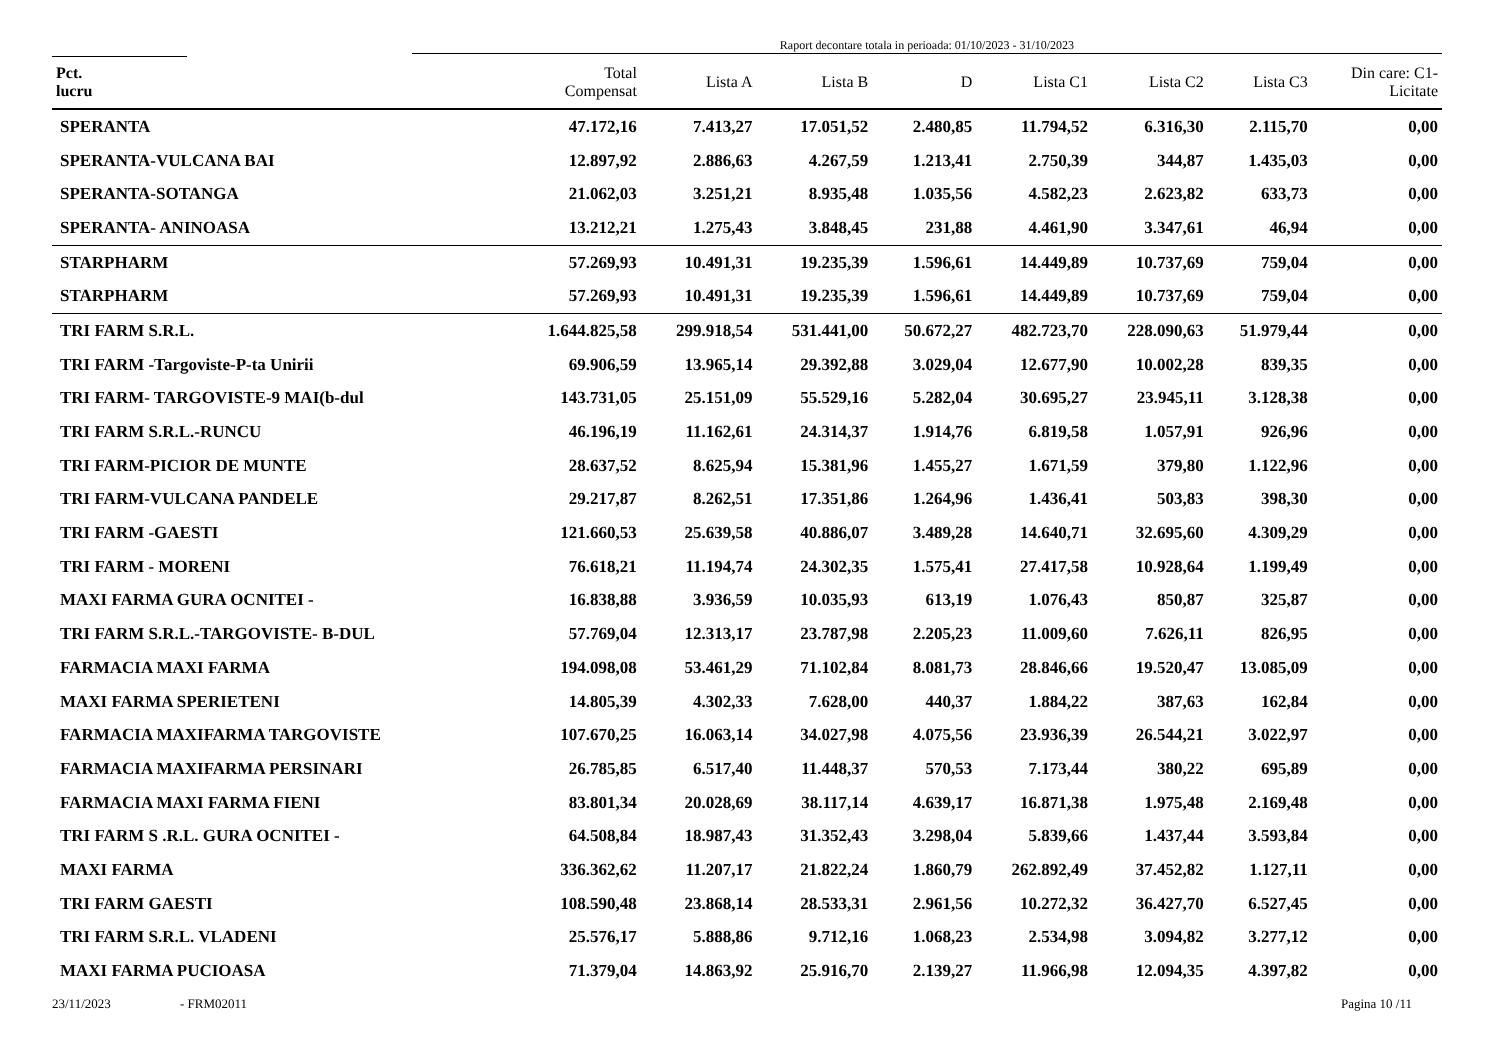Raport decontare totala in perioada: 01/10/2023 - 31/10/2023
| Pct. lucru | Total Compensat | Lista A | Lista B | D | Lista C1 | Lista C2 | Lista C3 | Din care: C1- Licitate |
| --- | --- | --- | --- | --- | --- | --- | --- | --- |
| SPERANTA | 47.172,16 | 7.413,27 | 17.051,52 | 2.480,85 | 11.794,52 | 6.316,30 | 2.115,70 | 0,00 |
| SPERANTA-VULCANA BAI | 12.897,92 | 2.886,63 | 4.267,59 | 1.213,41 | 2.750,39 | 344,87 | 1.435,03 | 0,00 |
| SPERANTA-SOTANGA | 21.062,03 | 3.251,21 | 8.935,48 | 1.035,56 | 4.582,23 | 2.623,82 | 633,73 | 0,00 |
| SPERANTA- ANINOASA | 13.212,21 | 1.275,43 | 3.848,45 | 231,88 | 4.461,90 | 3.347,61 | 46,94 | 0,00 |
| STARPHARM | 57.269,93 | 10.491,31 | 19.235,39 | 1.596,61 | 14.449,89 | 10.737,69 | 759,04 | 0,00 |
| STARPHARM | 57.269,93 | 10.491,31 | 19.235,39 | 1.596,61 | 14.449,89 | 10.737,69 | 759,04 | 0,00 |
| TRI FARM S.R.L. | 1.644.825,58 | 299.918,54 | 531.441,00 | 50.672,27 | 482.723,70 | 228.090,63 | 51.979,44 | 0,00 |
| TRI FARM -Targoviste-P-ta Unirii | 69.906,59 | 13.965,14 | 29.392,88 | 3.029,04 | 12.677,90 | 10.002,28 | 839,35 | 0,00 |
| TRI FARM- TARGOVISTE-9 MAI(b-dul | 143.731,05 | 25.151,09 | 55.529,16 | 5.282,04 | 30.695,27 | 23.945,11 | 3.128,38 | 0,00 |
| TRI FARM S.R.L.-RUNCU | 46.196,19 | 11.162,61 | 24.314,37 | 1.914,76 | 6.819,58 | 1.057,91 | 926,96 | 0,00 |
| TRI FARM-PICIOR DE MUNTE | 28.637,52 | 8.625,94 | 15.381,96 | 1.455,27 | 1.671,59 | 379,80 | 1.122,96 | 0,00 |
| TRI FARM-VULCANA PANDELE | 29.217,87 | 8.262,51 | 17.351,86 | 1.264,96 | 1.436,41 | 503,83 | 398,30 | 0,00 |
| TRI FARM -GAESTI | 121.660,53 | 25.639,58 | 40.886,07 | 3.489,28 | 14.640,71 | 32.695,60 | 4.309,29 | 0,00 |
| TRI FARM - MORENI | 76.618,21 | 11.194,74 | 24.302,35 | 1.575,41 | 27.417,58 | 10.928,64 | 1.199,49 | 0,00 |
| MAXI FARMA GURA OCNITEI - | 16.838,88 | 3.936,59 | 10.035,93 | 613,19 | 1.076,43 | 850,87 | 325,87 | 0,00 |
| TRI FARM S.R.L.-TARGOVISTE- B-DUL | 57.769,04 | 12.313,17 | 23.787,98 | 2.205,23 | 11.009,60 | 7.626,11 | 826,95 | 0,00 |
| FARMACIA MAXI FARMA | 194.098,08 | 53.461,29 | 71.102,84 | 8.081,73 | 28.846,66 | 19.520,47 | 13.085,09 | 0,00 |
| MAXI FARMA SPERIETENI | 14.805,39 | 4.302,33 | 7.628,00 | 440,37 | 1.884,22 | 387,63 | 162,84 | 0,00 |
| FARMACIA MAXIFARMA TARGOVISTE | 107.670,25 | 16.063,14 | 34.027,98 | 4.075,56 | 23.936,39 | 26.544,21 | 3.022,97 | 0,00 |
| FARMACIA MAXIFARMA PERSINARI | 26.785,85 | 6.517,40 | 11.448,37 | 570,53 | 7.173,44 | 380,22 | 695,89 | 0,00 |
| FARMACIA MAXI FARMA FIENI | 83.801,34 | 20.028,69 | 38.117,14 | 4.639,17 | 16.871,38 | 1.975,48 | 2.169,48 | 0,00 |
| TRI FARM S .R.L. GURA OCNITEI - | 64.508,84 | 18.987,43 | 31.352,43 | 3.298,04 | 5.839,66 | 1.437,44 | 3.593,84 | 0,00 |
| MAXI FARMA | 336.362,62 | 11.207,17 | 21.822,24 | 1.860,79 | 262.892,49 | 37.452,82 | 1.127,11 | 0,00 |
| TRI FARM GAESTI | 108.590,48 | 23.868,14 | 28.533,31 | 2.961,56 | 10.272,32 | 36.427,70 | 6.527,45 | 0,00 |
| TRI FARM S.R.L. VLADENI | 25.576,17 | 5.888,86 | 9.712,16 | 1.068,23 | 2.534,98 | 3.094,82 | 3.277,12 | 0,00 |
| MAXI FARMA PUCIOASA | 71.379,04 | 14.863,92 | 25.916,70 | 2.139,27 | 11.966,98 | 12.094,35 | 4.397,82 | 0,00 |
23/11/2023 - FRM02011 Pagina 10 /11